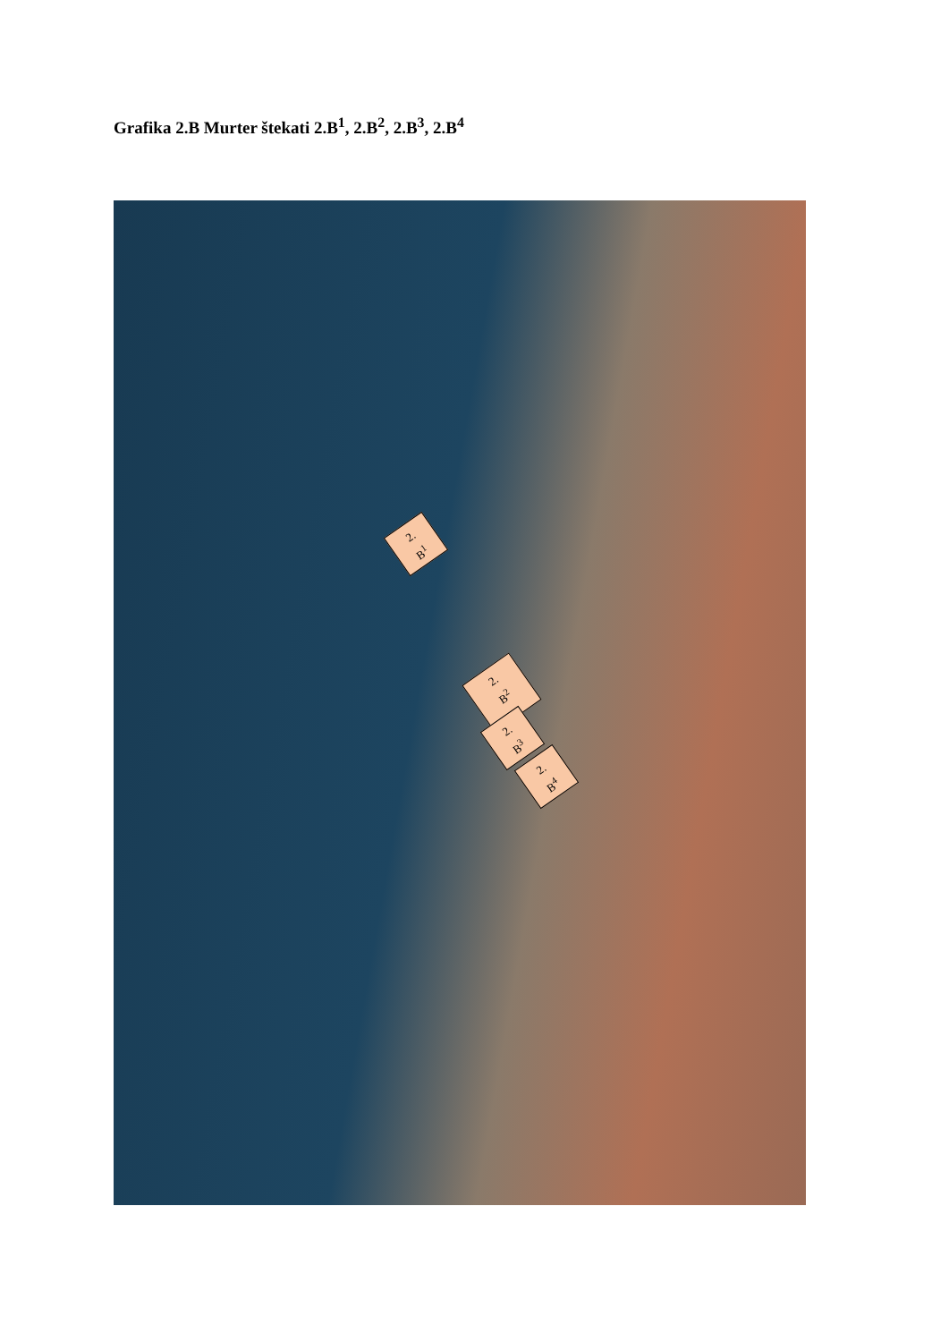Grafika 2.B Murter štekati 2.B<sup>1</sup>, 2.B<sup>2</sup>, 2.B<sup>3</sup>, 2.B<sup>4</sup>
2.
B<sup>1</sup>
2.
B<sup>2</sup>
2.
B<sup>3</sup>
2.
B<sup>4</sup>